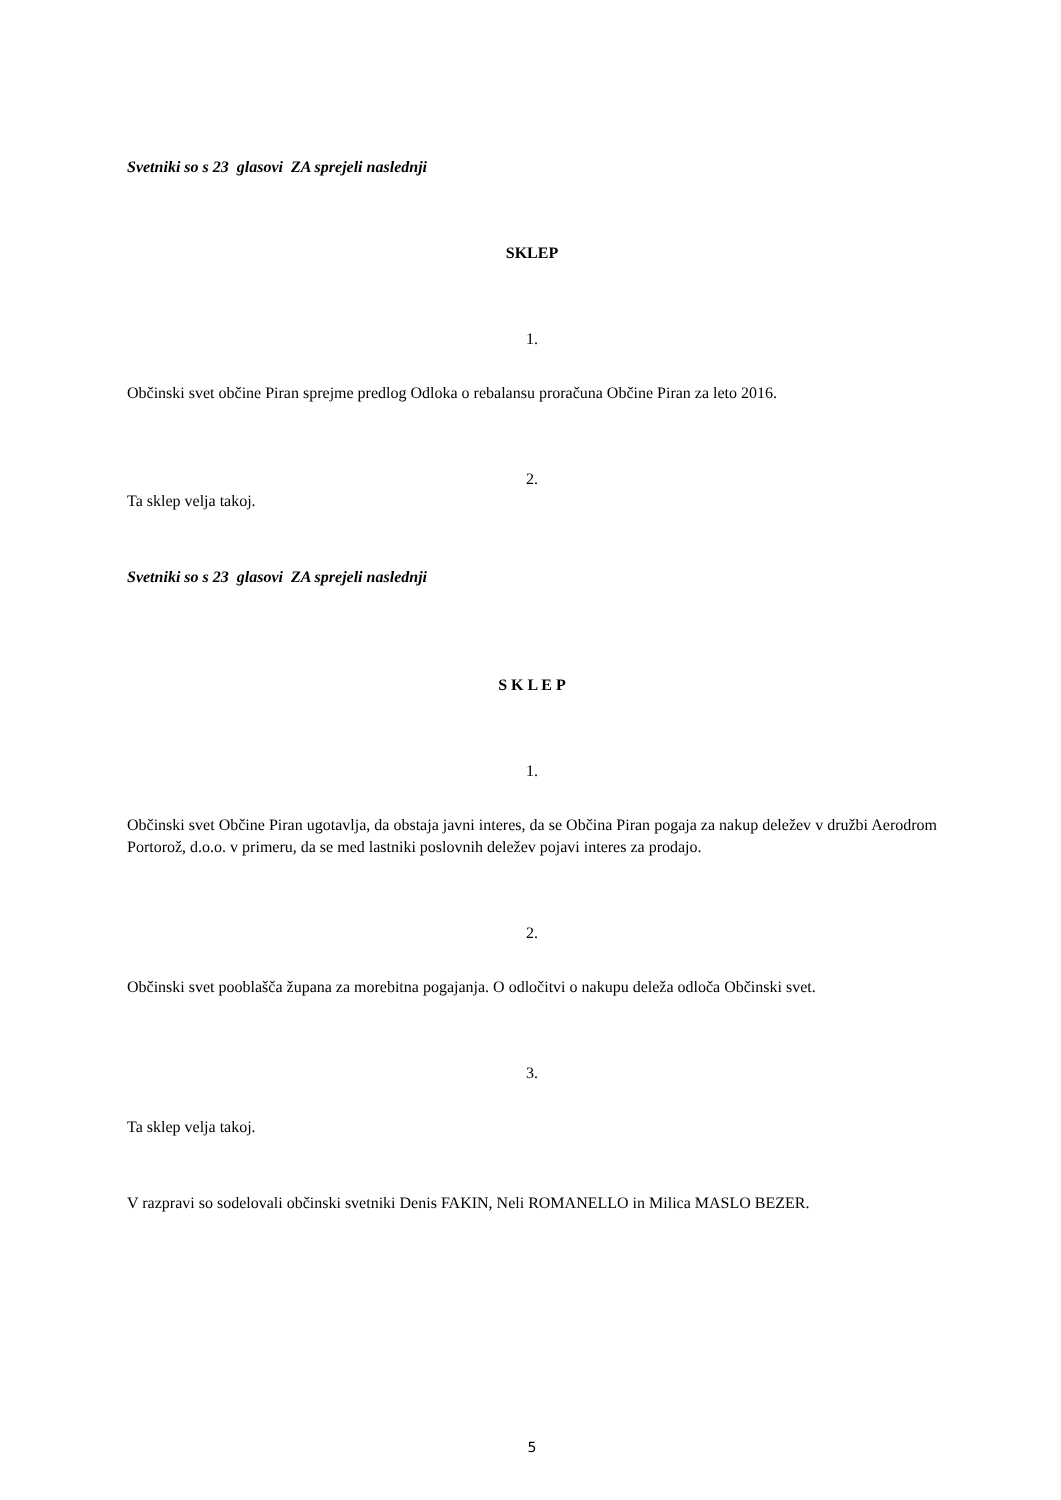Svetniki so s 23 glasovi ZA sprejeli naslednji
SKLEP
1.
Občinski svet občine Piran sprejme predlog Odloka o rebalansu proračuna Občine Piran za leto 2016.
2.
Ta sklep velja takoj.
Svetniki so s 23 glasovi ZA sprejeli naslednji
S K L E P
1.
Občinski svet Občine Piran ugotavlja, da obstaja javni interes, da se Občina Piran pogaja za nakup deležev v družbi Aerodrom Portorož, d.o.o. v primeru, da se med lastniki poslovnih deležev pojavi interes za prodajo.
2.
Občinski svet pooblašča župana za morebitna pogajanja. O odločitvi o nakupu deleža odloča Občinski svet.
3.
Ta sklep velja takoj.
V razpravi so sodelovali občinski svetniki Denis FAKIN, Neli ROMANELLO in Milica MASLO BEZER.
5